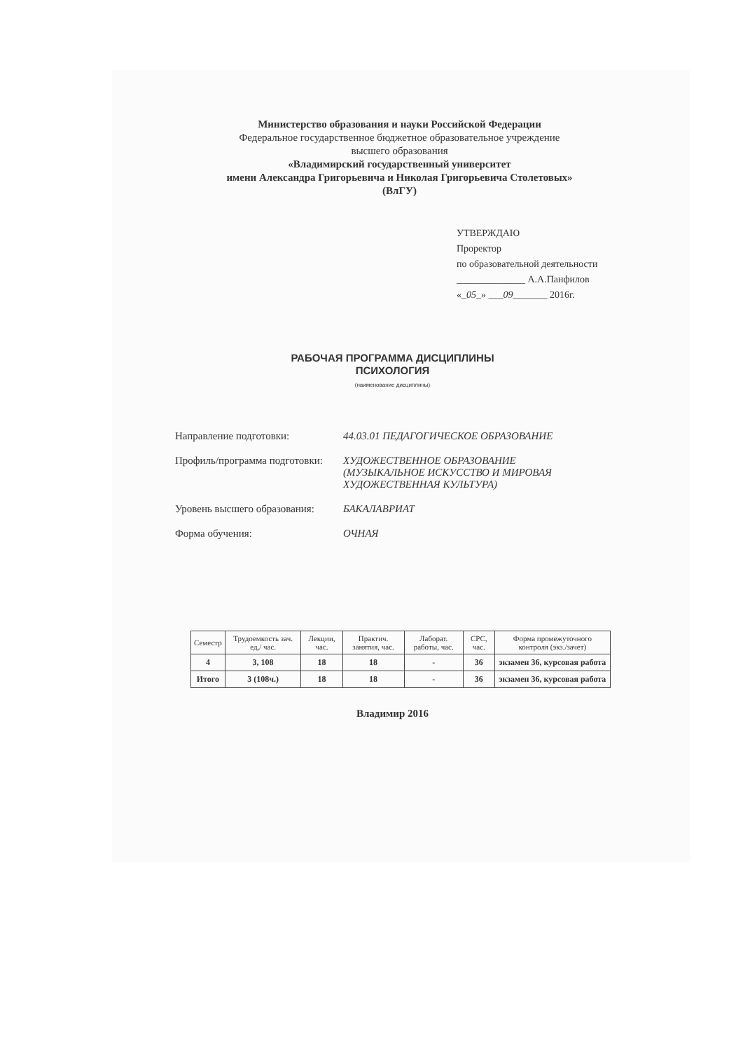Министерство образования и науки Российской Федерации
Федеральное государственное бюджетное образовательное учреждение
высшего образования
«Владимирский государственный университет
имени Александра Григорьевича и Николая Григорьевича Столетовых»
(ВлГУ)
УТВЕРЖДАЮ
Проректор
по образовательной деятельности
______________ А.А.Панфилов
«_05_» ___09_______ 2016г.
РАБОЧАЯ ПРОГРАММА ДИСЦИПЛИНЫ
ПСИХОЛОГИЯ
(наименование дисциплины)
Направление подготовки: 44.03.01 ПЕДАГОГИЧЕСКОЕ ОБРАЗОВАНИЕ
Профиль/программа подготовки:
ХУДОЖЕСТВЕННОЕ ОБРАЗОВАНИЕ
(МУЗЫКАЛЬНОЕ ИСКУССТВО И МИРОВАЯ
ХУДОЖЕСТВЕННАЯ КУЛЬТУРА)
Уровень высшего образования:
БАКАЛАВРИАТ
Форма обучения: ОЧНАЯ
| Семестр | Трудоемкость зач. ед,/ час. | Лекции, час. | Практич. занятия, час. | Лаборат. работы, час. | СРС, час. | Форма промежуточного контроля (экз./зачет) |
| --- | --- | --- | --- | --- | --- | --- |
| 4 | 3, 108 | 18 | 18 | - | 36 | экзамен 36, курсовая работа |
| Итого | 3 (108ч.) | 18 | 18 | - | 36 | экзамен 36, курсовая работа |
Владимир 2016